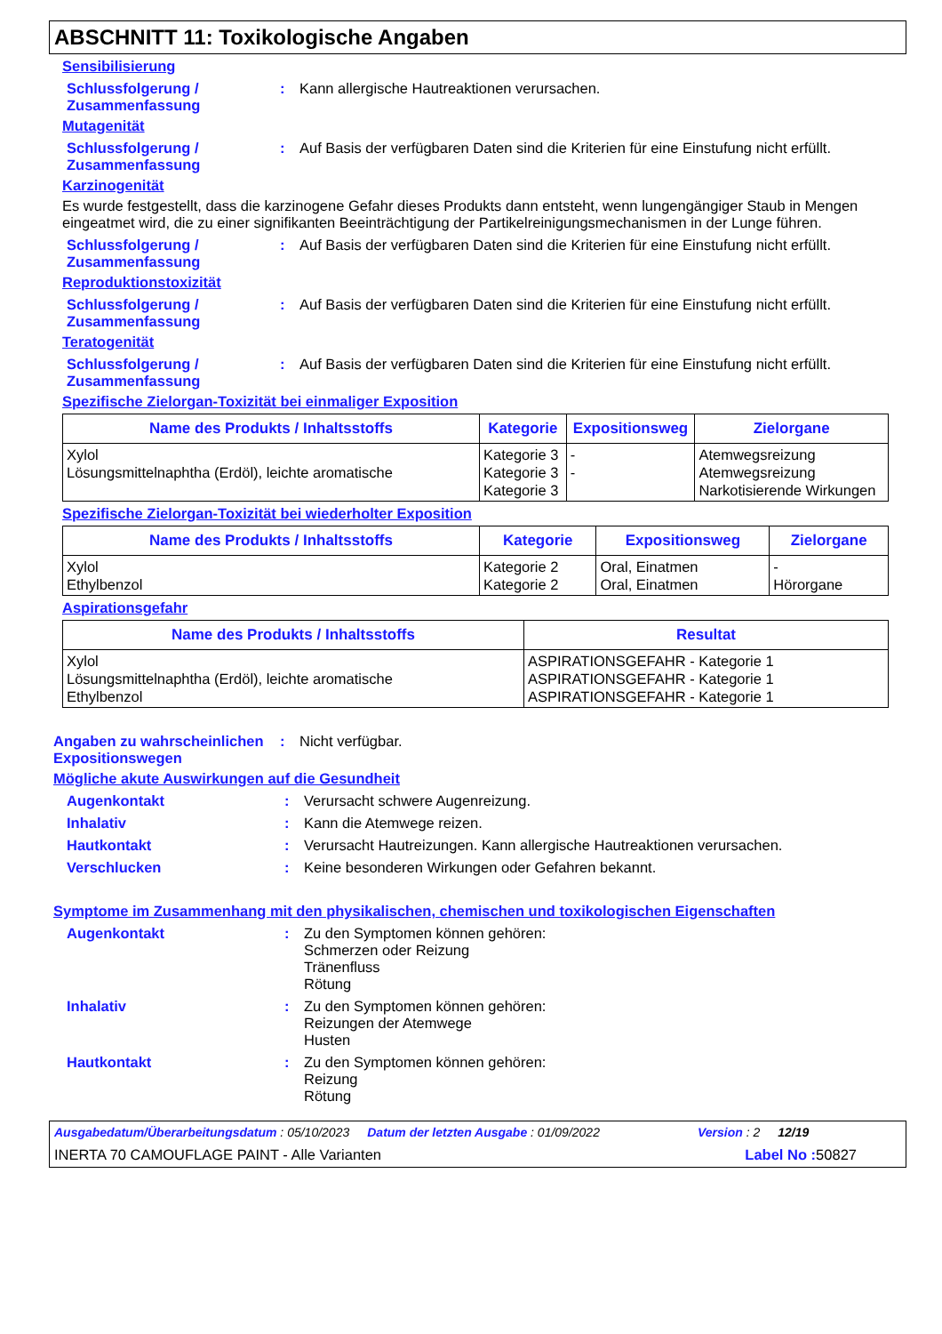ABSCHNITT 11: Toxikologische Angaben
Sensibilisierung
Schlussfolgerung / Zusammenfassung
: Kann allergische Hautreaktionen verursachen.
Mutagenität
Schlussfolgerung / Zusammenfassung
: Auf Basis der verfügbaren Daten sind die Kriterien für eine Einstufung nicht erfüllt.
Karzinogenität
Es wurde festgestellt, dass die karzinogene Gefahr dieses Produkts dann entsteht, wenn lungengängiger Staub in Mengen eingeatmet wird, die zu einer signifikanten Beeinträchtigung der Partikelreinigungsmechanismen in der Lunge führen.
Schlussfolgerung / Zusammenfassung
: Auf Basis der verfügbaren Daten sind die Kriterien für eine Einstufung nicht erfüllt.
Reproduktionstoxizität
Schlussfolgerung / Zusammenfassung
: Auf Basis der verfügbaren Daten sind die Kriterien für eine Einstufung nicht erfüllt.
Teratogenität
Schlussfolgerung / Zusammenfassung
: Auf Basis der verfügbaren Daten sind die Kriterien für eine Einstufung nicht erfüllt.
Spezifische Zielorgan-Toxizität bei einmaliger Exposition
| Name des Produkts / Inhaltsstoffs | Kategorie | Expositionsweg | Zielorgane |
| --- | --- | --- | --- |
| Xylol Lösungsmittelnaphtha (Erdöl), leichte aromatische | Kategorie 3 Kategorie 3 Kategorie 3 | - - | Atemwegsreizung Atemwegsreizung Narkotisierende Wirkungen |
Spezifische Zielorgan-Toxizität bei wiederholter Exposition
| Name des Produkts / Inhaltsstoffs | Kategorie | Expositionsweg | Zielorgane |
| --- | --- | --- | --- |
| Xylol Ethylbenzol | Kategorie 2 Kategorie 2 | Oral, Einatmen Oral, Einatmen | - Hörorgane |
Aspirationsgefahr
| Name des Produkts / Inhaltsstoffs | Resultat |
| --- | --- |
| Xylol Lösungsmittelnaphtha (Erdöl), leichte aromatische Ethylbenzol | ASPIRATIONSGEFAHR - Kategorie 1 ASPIRATIONSGEFAHR - Kategorie 1 ASPIRATIONSGEFAHR - Kategorie 1 |
Angaben zu wahrscheinlichen Expositionswegen
: Nicht verfügbar.
Mögliche akute Auswirkungen auf die Gesundheit
Augenkontakt : Verursacht schwere Augenreizung.
Inhalativ : Kann die Atemwege reizen.
Hautkontakt : Verursacht Hautreizungen. Kann allergische Hautreaktionen verursachen.
Verschlucken : Keine besonderen Wirkungen oder Gefahren bekannt.
Symptome im Zusammenhang mit den physikalischen, chemischen und toxikologischen Eigenschaften
Augenkontakt : Zu den Symptomen können gehören:
Schmerzen oder Reizung
Tränenfluss
Rötung
Inhalativ : Zu den Symptomen können gehören:
Reizungen der Atemwege
Husten
Hautkontakt : Zu den Symptomen können gehören:
Reizung
Rötung
Ausgabedatum/Überarbeitungsdatum : 05/10/2023 Datum der letzten Ausgabe : 01/09/2022 Version : 2 12/19
INERTA 70 CAMOUFLAGE PAINT - Alle Varianten Label No : 50827